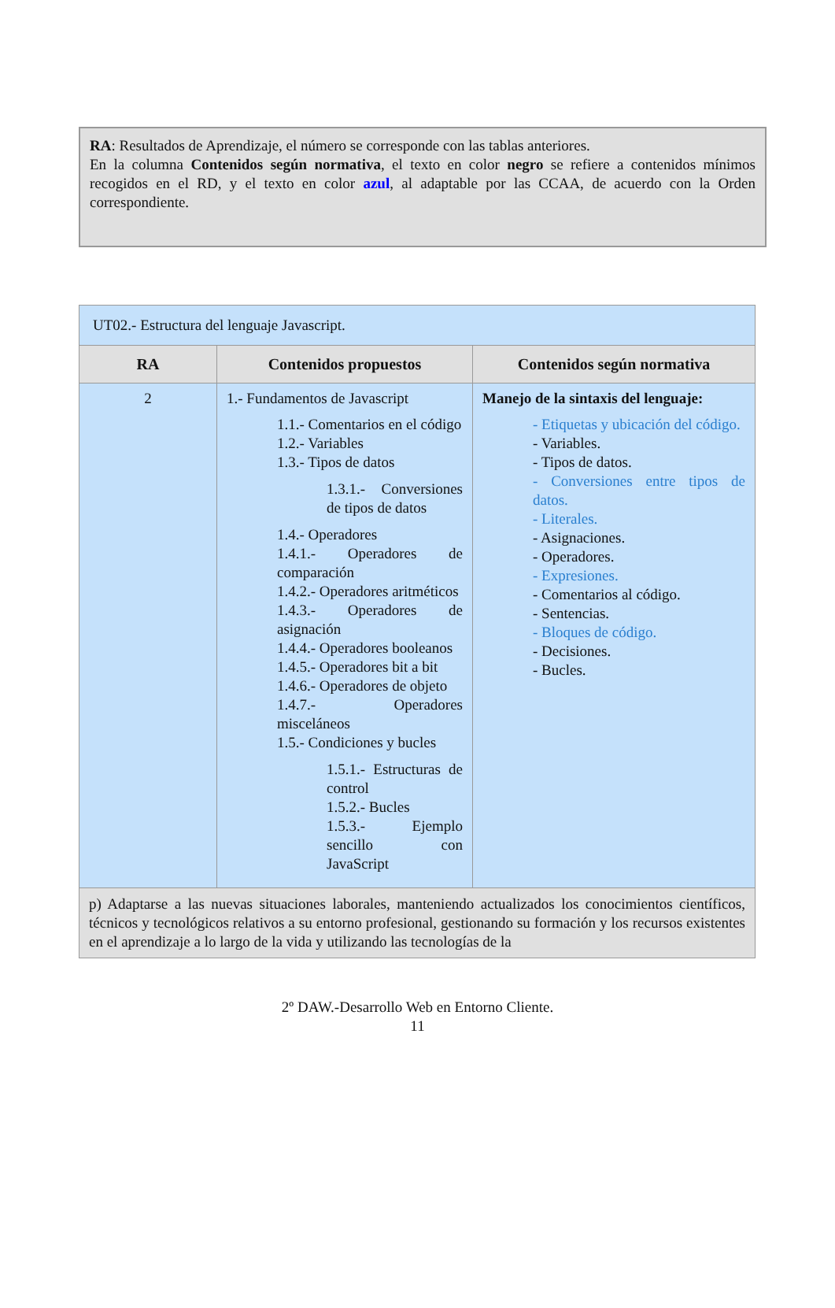RA: Resultados de Aprendizaje, el número se corresponde con las tablas anteriores.
En la columna Contenidos según normativa, el texto en color negro se refiere a contenidos mínimos recogidos en el RD, y el texto en color azul, al adaptable por las CCAA, de acuerdo con la Orden correspondiente.
| UT02.- Estructura del lenguaje Javascript. | | |
| RA | Contenidos propuestos | Contenidos según normativa |
| 2 | 1.- Fundamentos de Javascript 1.1.- Comentarios en el código 1.2.- Variables 1.3.- Tipos de datos 1.3.1.- Conversiones de tipos de datos 1.4.- Operadores 1.4.1.- Operadores de comparación 1.4.2.- Operadores aritméticos 1.4.3.- Operadores de asignación 1.4.4.- Operadores booleanos 1.4.5.- Operadores bit a bit 1.4.6.- Operadores de objeto 1.4.7.- Operadores misceláneos 1.5.- Condiciones y bucles 1.5.1.- Estructuras de control 1.5.2.- Bucles 1.5.3.- Ejemplo sencillo con JavaScript | Manejo de la sintaxis del lenguaje: - Etiquetas y ubicación del código. - Variables. - Tipos de datos. - Conversiones entre tipos de datos. - Literales. - Asignaciones. - Operadores. - Expresiones. - Comentarios al código. - Sentencias. - Bloques de código. - Decisiones. - Bucles. |
| p) Adaptarse a las nuevas situaciones laborales, manteniendo actualizados los conocimientos científicos, técnicos y tecnológicos relativos a su entorno profesional, gestionando su formación y los recursos existentes en el aprendizaje a lo largo de la vida y utilizando las tecnologías de la | | |
2º DAW.-Desarrollo Web en Entorno Cliente.
11